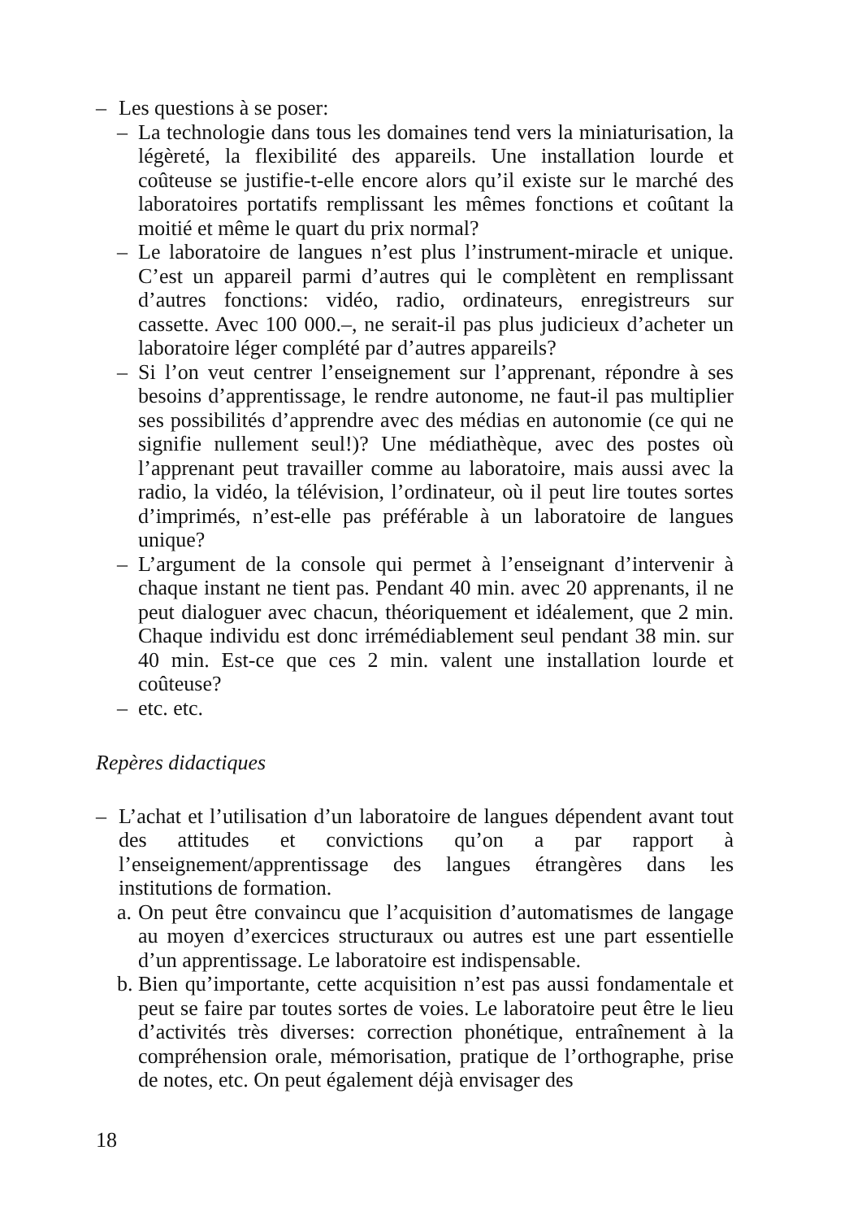– Les questions à se poser:
– La technologie dans tous les domaines tend vers la miniaturisation, la légèreté, la flexibilité des appareils. Une installation lourde et coûteuse se justifie-t-elle encore alors qu’il existe sur le marché des laboratoires portatifs remplissant les mêmes fonctions et coûtant la moitié et même le quart du prix normal?
– Le laboratoire de langues n’est plus l’instrument-miracle et unique. C’est un appareil parmi d’autres qui le complètent en remplissant d’autres fonctions: vidéo, radio, ordinateurs, enregistreurs sur cassette. Avec 100 000.–, ne serait-il pas plus judicieux d’acheter un laboratoire léger complété par d’autres appareils?
– Si l’on veut centrer l’enseignement sur l’apprenant, répondre à ses besoins d’apprentissage, le rendre autonome, ne faut-il pas multiplier ses possibilités d’apprendre avec des médias en autonomie (ce qui ne signifie nullement seul!)? Une médiathèque, avec des postes où l’apprenant peut travailler comme au laboratoire, mais aussi avec la radio, la vidéo, la télévision, l’ordinateur, où il peut lire toutes sortes d’imprimés, n’est-elle pas préférable à un laboratoire de langues unique?
– L’argument de la console qui permet à l’enseignant d’intervenir à chaque instant ne tient pas. Pendant 40 min. avec 20 apprenants, il ne peut dialoguer avec chacun, théoriquement et idéalement, que 2 min. Chaque individu est donc irrémédiablement seul pendant 38 min. sur 40 min. Est-ce que ces 2 min. valent une installation lourde et coûteuse?
– etc. etc.
Repères didactiques
– L’achat et l’utilisation d’un laboratoire de langues dépendent avant tout des attitudes et convictions qu’on a par rapport à l’enseignement/apprentissage des langues étrangères dans les institutions de formation.
a. On peut être convaincu que l’acquisition d’automatismes de langage au moyen d’exercices structuraux ou autres est une part essentielle d’un apprentissage. Le laboratoire est indispensable.
b. Bien qu’importante, cette acquisition n’est pas aussi fondamentale et peut se faire par toutes sortes de voies. Le laboratoire peut être le lieu d’activités très diverses: correction phonétique, entraînement à la compréhension orale, mémorisation, pratique de l’orthographe, prise de notes, etc. On peut également déjà envisager des
18